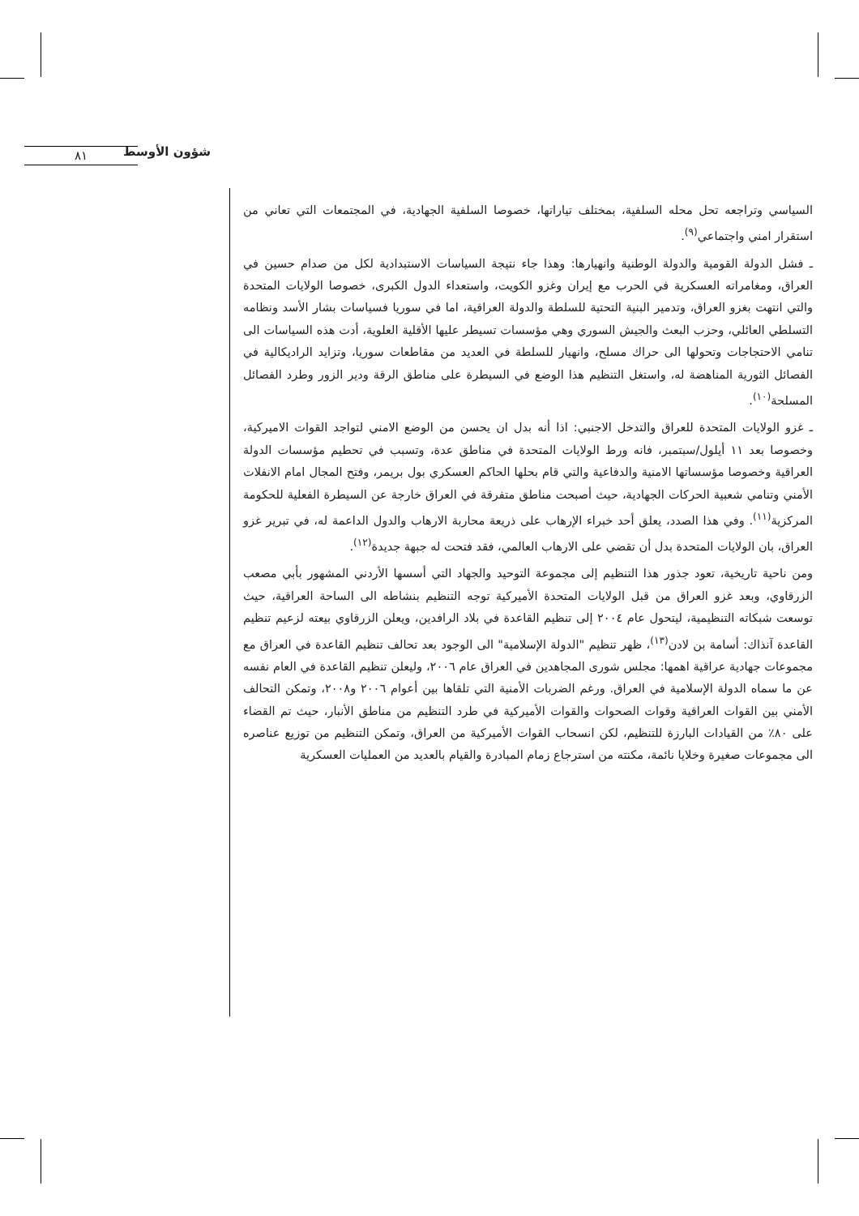شؤون الأوسط
٨١
السياسي وتراجعه تحل محله السلفية، بمختلف تياراتها، خصوصا السلفية الجهادية، في المجتمعات التي تعاني من استقرار امني واجتماعي<sup>(٩)</sup>.
ـ فشل الدولة القومية والدولة الوطنية وانهيارها: وهذا جاء نتيجة السياسات الاستبدادية لكل من صدام حسين في العراق، ومغامراته العسكرية في الحرب مع إيران وغزو الكويت، واستعداء الدول الكبرى، خصوصا الولايات المتحدة والتي انتهت بغزو العراق، وتدمير البنية التحتية للسلطة والدولة العراقية، اما في سوريا فسياسات بشار الأسد ونظامه التسلطي العائلي، وحزب البعث والجيش السوري وهي مؤسسات تسيطر عليها الأقلية العلوية، أدت هذه السياسات الى تنامي الاحتجاجات وتحولها الى حراك مسلح، وانهيار للسلطة في العديد من مقاطعات سوريا، وتزايد الراديكالية في الفصائل الثورية المناهضة له، واستغل التنظيم هذا الوضع في السيطرة على مناطق الرقة ودير الزور وطرد الفصائل المسلحة<sup>(١٠)</sup>.
ـ غزو الولايات المتحدة للعراق والتدخل الاجنبي: اذا أنه بدل ان يحسن من الوضع الامني لتواجد القوات الاميركية، وخصوصا بعد ١١ أيلول/سبتمبر، فانه ورط الولايات المتحدة في مناطق عدة، وتسبب في تحطيم مؤسسات الدولة العراقية وخصوصا مؤسساتها الامنية والدفاعية والتي قام بحلها الحاكم العسكري بول بريمر، وفتح المجال امام الانفلات الأمني وتنامي شعبية الحركات الجهادية، حيث أصبحت مناطق متفرقة في العراق خارجة عن السيطرة الفعلية للحكومة المركزية<sup>(١١)</sup>. وفي هذا الصدد، يعلق أحد خبراء الإرهاب على ذريعة محاربة الارهاب والدول الداعمة له، في تبرير غزو العراق، بان الولايات المتحدة بدل أن تقضي على الارهاب العالمي، فقد فتحت له جبهة جديدة<sup>(١٢)</sup>.
ومن ناحية تاريخية، تعود جذور هذا التنظيم إلى مجموعة التوحيد والجهاد التي أسسها الأردني المشهور بأبي مصعب الزرقاوي، وبعد غزو العراق من قبل الولايات المتحدة الأميركية توجه التنظيم بنشاطه الى الساحة العراقية، حيث توسعت شبكاته التنظيمية، ليتحول عام ٢٠٠٤ إلى تنظيم القاعدة في بلاد الرافدين، ويعلن الزرقاوي بيعته لزعيم تنظيم القاعدة آنذاك: أسامة بن لادن<sup>(١٣)</sup>، ظهر تنظيم "الدولة الإسلامية" الى الوجود بعد تحالف تنظيم القاعدة في العراق مع مجموعات جهادية عراقية اهمها: مجلس شورى المجاهدين في العراق عام ٢٠٠٦، وليعلن تنظيم القاعدة في العام نفسه عن ما سماه الدولة الإسلامية في العراق. ورغم الضربات الأمنية التي تلقاها بين أعوام ٢٠٠٦ و٢٠٠٨، وتمكن التحالف الأمني بين القوات العراقية وقوات الصحوات والقوات الأميركية في طرد التنظيم من مناطق الأنبار، حيث تم القضاء على ٨٠٪ من القيادات البارزة للتنظيم، لكن انسحاب القوات الأميركية من العراق، وتمكن التنظيم من توزيع عناصره الى مجموعات صغيرة وخلايا نائمة، مكنته من استرجاع زمام المبادرة والقيام بالعديد من العمليات العسكرية